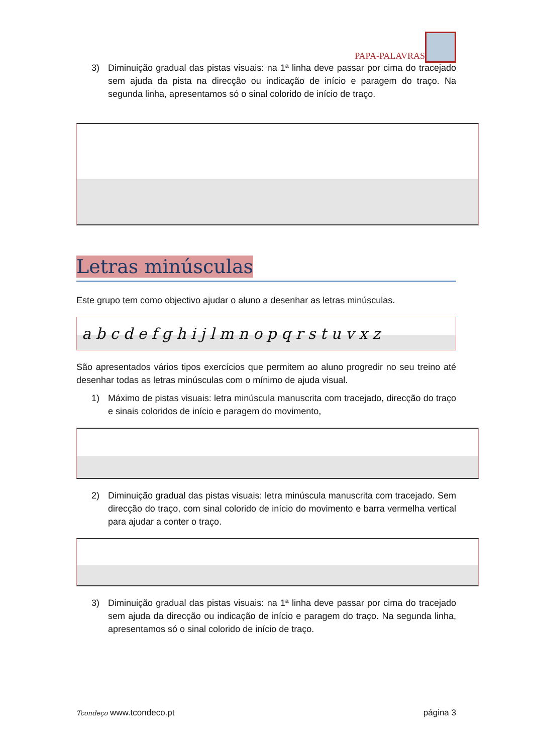PAPA-PALAVRAS
3) Diminuição gradual das pistas visuais: na 1ª linha deve passar por cima do tracejado sem ajuda da pista na direcção ou indicação de início e paragem do traço. Na segunda linha, apresentamos só o sinal colorido de início de traço.
Letras minúsculas
Este grupo tem como objectivo ajudar o aluno a desenhar as letras minúsculas.
a b c d e f g h i j l m n o p q r s t u v x z
São apresentados vários tipos exercícios que permitem ao aluno progredir no seu treino até desenhar todas as letras minúsculas com o mínimo de ajuda visual.
1) Máximo de pistas visuais: letra minúscula manuscrita com tracejado, direcção do traço e sinais coloridos de início e paragem do movimento,
2) Diminuição gradual das pistas visuais: letra minúscula manuscrita com tracejado. Sem direcção do traço, com sinal colorido de início do movimento e barra vermelha vertical para ajudar a conter o traço.
3) Diminuição gradual das pistas visuais: na 1ª linha deve passar por cima do tracejado sem ajuda da direcção ou indicação de início e paragem do traço. Na segunda linha, apresentamos só o sinal colorido de início de traço.
Tcondeço www.tcondeco.pt página 3